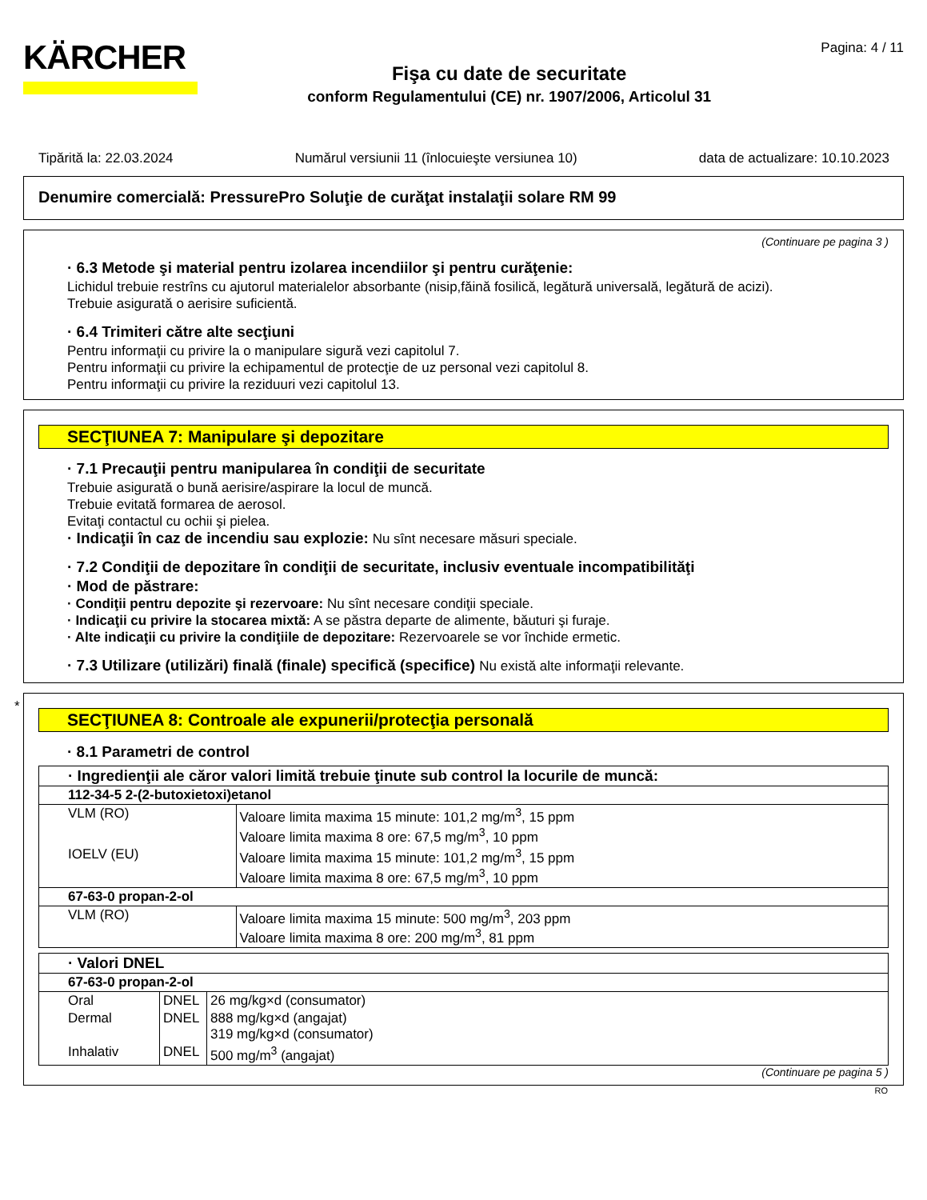KÄRCHER
Fişa cu date de securitate
conform Regulamentului (CE) nr. 1907/2006, Articolul 31
Pagina: 4 / 11
Tipărită la: 22.03.2024 Numărul versiunii 11 (înlocuieşte versiunea 10) data de actualizare: 10.10.2023
Denumire comercială: PressurePro Soluţie de curăţat instalaţii solare RM 99
(Continuare pe pagina 3 )
· 6.3 Metode şi material pentru izolarea incendiilor şi pentru curăţenie:
Lichidul trebuie restrîns cu ajutorul materialelor absorbante (nisip,făină fosilică, legătură universală, legătură de acizi).
Trebuie asigurată o aerisire suficientă.
· 6.4 Trimiteri către alte secţiuni
Pentru informaţii cu privire la o manipulare sigură vezi capitolul 7.
Pentru informaţii cu privire la echipamentul de protecţie de uz personal vezi capitolul 8.
Pentru informaţii cu privire la reziduuri vezi capitolul 13.
SECŢIUNEA 7: Manipulare şi depozitare
· 7.1 Precauţii pentru manipularea în condiţii de securitate
Trebuie asigurată o bună aerisire/aspirare la locul de muncă.
Trebuie evitată formarea de aerosol.
Evitaţi contactul cu ochii şi pielea.
· Indicaţii în caz de incendiu sau explozie: Nu sînt necesare măsuri speciale.
· 7.2 Condiţii de depozitare în condiţii de securitate, inclusiv eventuale incompatibilităţi
· Mod de păstrare:
· Condiţii pentru depozite şi rezervoare: Nu sînt necesare condiţii speciale.
· Indicaţii cu privire la stocarea mixtă: A se păstra departe de alimente, băuturi şi furaje.
· Alte indicaţii cu privire la condiţiile de depozitare: Rezervoarele se vor închide ermetic.
· 7.3 Utilizare (utilizări) finală (finale) specifică (specifice) Nu există alte informaţii relevante.
*
SECŢIUNEA 8: Controale ale expunerii/protecţia personală
· 8.1 Parametri de control
| · Ingredienţii ale căror valori limită trebuie ţinute sub control la locurile de muncă: | |
| 112-34-5 2-(2-butoxietoxi)etanol | |
| VLM (RO) | Valoare limita maxima 15 minute: 101,2 mg/m<sup>3</sup>, 15 ppm Valoare limita maxima 8 ore: 67,5 mg/m<sup>3</sup>, 10 ppm |
| IOELV (EU) | Valoare limita maxima 15 minute: 101,2 mg/m<sup>3</sup>, 15 ppm Valoare limita maxima 8 ore: 67,5 mg/m<sup>3</sup>, 10 ppm |
| 67-63-0 propan-2-ol | |
| VLM (RO) | Valoare limita maxima 15 minute: 500 mg/m<sup>3</sup>, 203 ppm Valoare limita maxima 8 ore: 200 mg/m<sup>3</sup>, 81 ppm |
| · Valori DNEL | | |
| 67-63-0 propan-2-ol | | |
| Oral | DNEL | 26 mg/kg×d (consumator) |
| Dermal | DNEL | 888 mg/kg×d (angajat) 319 mg/kg×d (consumator) |
| Inhalativ | DNEL | 500 mg/m<sup>3</sup> (angajat) |
(Continuare pe pagina 5 )
RO